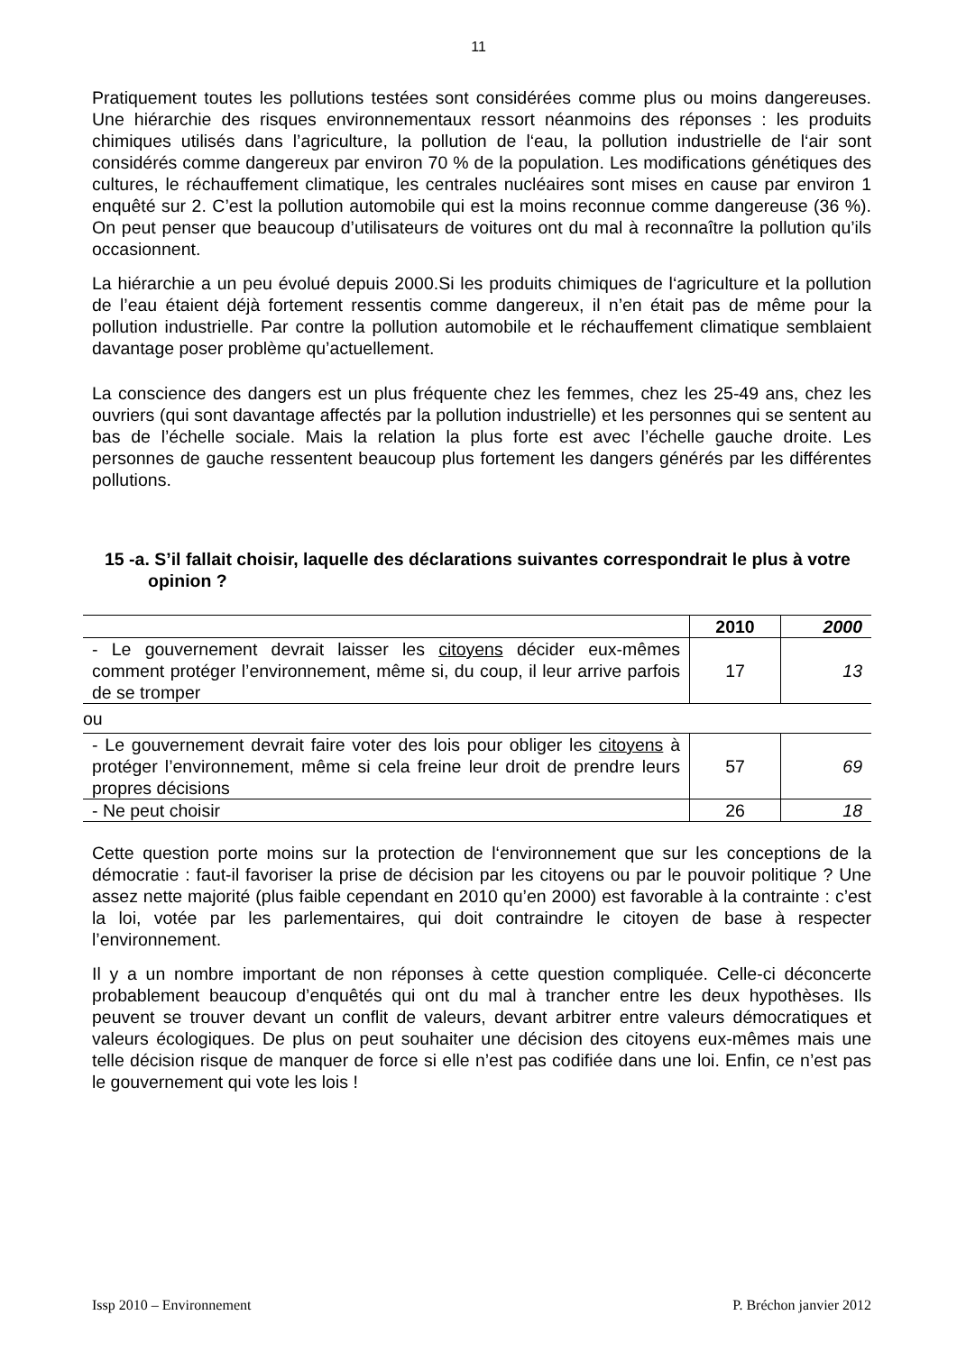11
Pratiquement toutes les pollutions testées sont considérées comme plus ou moins dangereuses. Une hiérarchie des risques environnementaux ressort néanmoins des réponses : les produits chimiques utilisés dans l’agriculture, la pollution de l‘eau, la pollution industrielle de l‘air sont considérés comme dangereux par environ 70 % de la population. Les modifications génétiques des cultures, le réchauffement climatique, les centrales nucléaires sont mises en cause par environ 1 enquêté sur 2. C’est la pollution automobile qui est la moins reconnue comme dangereuse (36 %). On peut penser que beaucoup d’utilisateurs de voitures ont du mal à reconnaître la pollution qu’ils occasionnent.
La hiérarchie a un peu évolué depuis 2000.Si les produits chimiques de l‘agriculture et la pollution de l’eau étaient déjà fortement ressentis comme dangereux, il n’en était pas de même pour la pollution industrielle. Par contre la pollution automobile et le réchauffement climatique semblaient davantage poser problème qu’actuellement.
La conscience des dangers est un plus fréquente chez les femmes, chez les 25-49 ans, chez les ouvriers (qui sont davantage affectés par la pollution industrielle) et les personnes qui se sentent au bas de l’échelle sociale. Mais la relation la plus forte est avec l’échelle gauche droite. Les personnes de gauche ressentent beaucoup plus fortement les dangers générés par les différentes pollutions.
15 -a. S’il fallait choisir, laquelle des déclarations suivantes correspondrait le plus à votre opinion ?
| | 2010 | 2000 |
| --- | --- | --- |
| - Le gouvernement devrait laisser les citoyens décider eux-mêmes comment protéger l’environnement, même si, du coup, il leur arrive parfois de se tromper | 17 | 13 |
| ou | | |
| - Le gouvernement devrait faire voter des lois pour obliger les citoyens à protéger l’environnement, même si cela freine leur droit de prendre leurs propres décisions | 57 | 69 |
| - Ne peut choisir | 26 | 18 |
Cette question porte moins sur la protection de l‘environnement que sur les conceptions de la démocratie : faut-il favoriser la prise de décision par les citoyens ou par le pouvoir politique ? Une assez nette majorité (plus faible cependant en 2010 qu’en 2000) est favorable à la contrainte : c’est la loi, votée par les parlementaires, qui doit contraindre le citoyen de base à respecter l’environnement.
Il y a un nombre important de non réponses à cette question compliquée. Celle-ci déconcerte probablement beaucoup d’enquêtés qui ont du mal à trancher entre les deux hypothèses. Ils peuvent se trouver devant un conflit de valeurs, devant arbitrer entre valeurs démocratiques et valeurs écologiques. De plus on peut souhaiter une décision des citoyens eux-mêmes mais une telle décision risque de manquer de force si elle n’est pas codifiée dans une loi. Enfin, ce n’est pas le gouvernement qui vote les lois !
Issp 2010 – Environnement P. Bréchon janvier 2012